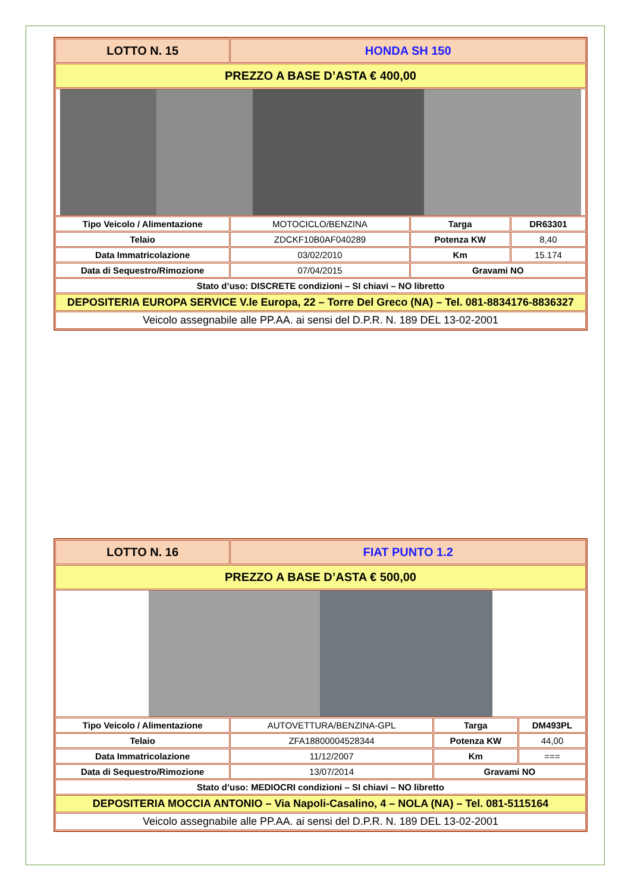| LOTTO N. 15 | HONDA SH 150 | | |
| PREZZO A BASE D’ASTA € 400,00 | | | |
| Tipo Veicolo / Alimentazione | MOTOCICLO/BENZINA | Targa | DR63301 |
| Telaio | ZDCKF10B0AF040289 | Potenza KW | 8,40 |
| Data Immatricolazione | 03/02/2010 | Km | 15.174 |
| Data di Sequestro/Rimozione | 07/04/2015 | Gravami NO | |
| Stato d’uso: DISCRETE condizioni – SI chiavi – NO libretto | | | |
| DEPOSITERIA EUROPA SERVICE V.le Europa, 22 – Torre Del Greco (NA) – Tel. 081-8834176-8836327 | | | |
| Veicolo assegnabile alle PP.AA. ai sensi del D.P.R. N. 189 DEL 13-02-2001 | | | |
| LOTTO N. 16 | FIAT PUNTO 1.2 | | |
| PREZZO A BASE D’ASTA € 500,00 | | | |
| Tipo Veicolo / Alimentazione | AUTOVETTURA/BENZINA-GPL | Targa | DM493PL |
| Telaio | ZFA18800004528344 | Potenza KW | 44,00 |
| Data Immatricolazione | 11/12/2007 | Km | === |
| Data di Sequestro/Rimozione | 13/07/2014 | Gravami NO | |
| Stato d’uso: MEDIOCRI condizioni – SI chiavi – NO libretto | | | |
| DEPOSITERIA MOCCIA ANTONIO – Via Napoli-Casalino, 4 – NOLA (NA) – Tel. 081-5115164 | | | |
| Veicolo assegnabile alle PP.AA. ai sensi del D.P.R. N. 189 DEL 13-02-2001 | | | |